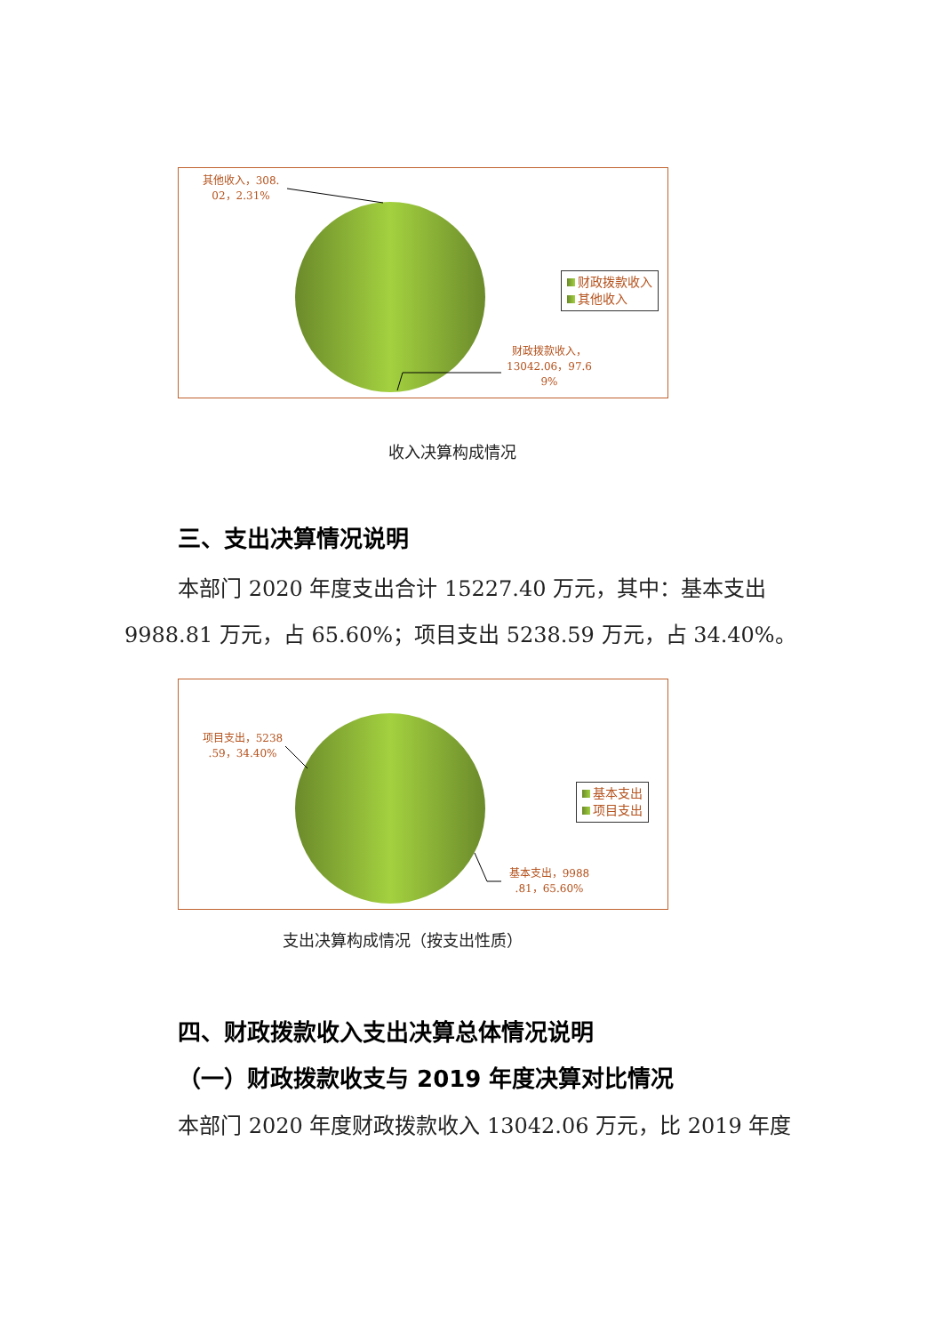其他收入，308.
02，2.31%
财政拨款收入
其他收入
财政拨款收入，
13042.06，97.6
9%
收入决算构成情况
三、支出决算情况说明
本部门 2020 年度支出合计 15227.40 万元，其中：基本支出 9988.81 万元，占 65.60%；项目支出 5238.59 万元，占 34.40%。
项目支出，5238
.59，34.40%
基本支出
项目支出
基本支出，9988
.81，65.60%
支出决算构成情况（按支出性质）
四、财政拨款收入支出决算总体情况说明
（一）财政拨款收支与 2019 年度决算对比情况
本部门 2020 年度财政拨款收入 13042.06 万元，比 2019 年度